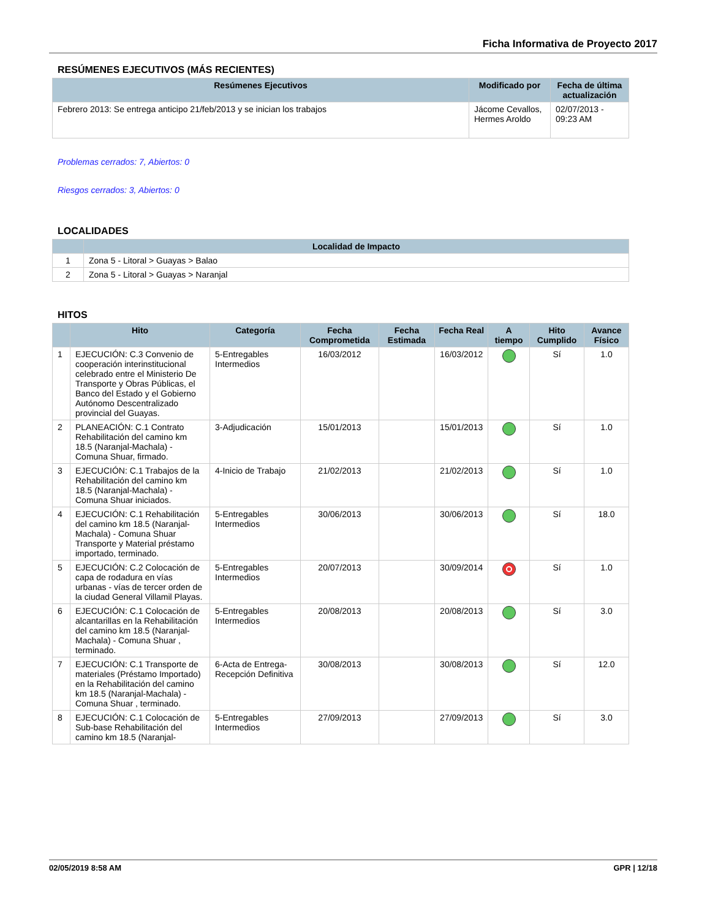Ficha Informativa de Proyecto 2017
RESÚMENES EJECUTIVOS (MÁS RECIENTES)
| Resúmenes Ejecutivos | Modificado por | Fecha de última actualización |
| --- | --- | --- |
| Febrero 2013: Se entrega anticipo 21/feb/2013 y se inician los trabajos | Jácome Cevallos, Hermes Aroldo | 02/07/2013 - 09:23 AM |
Problemas cerrados: 7, Abiertos: 0
Riesgos cerrados: 3, Abiertos: 0
LOCALIDADES
| | Localidad de Impacto |
| --- | --- |
| 1 | Zona 5 - Litoral > Guayas > Balao |
| 2 | Zona 5 - Litoral > Guayas > Naranjal |
HITOS
| | Hito | Categoría | Fecha Comprometida | Fecha Estimada | Fecha Real | A tiempo | Hito Cumplido | Avance Físico |
| --- | --- | --- | --- | --- | --- | --- | --- | --- |
| 1 | EJECUCIÓN: C.3 Convenio de cooperación interinstitucional celebrado entre el Ministerio De Transporte y Obras Públicas, el Banco del Estado y el Gobierno Autónomo Descentralizado provincial del Guayas. | 5-Entregables Intermedios | 16/03/2012 | | 16/03/2012 | | Sí | 1.0 |
| 2 | PLANEACIÓN: C.1 Contrato Rehabilitación del camino km 18.5 (Naranjal-Machala) - Comuna Shuar, firmado. | 3-Adjudicación | 15/01/2013 | | 15/01/2013 | | Sí | 1.0 |
| 3 | EJECUCIÓN: C.1 Trabajos de la Rehabilitación del camino km 18.5 (Naranjal-Machala) - Comuna Shuar iniciados. | 4-Inicio de Trabajo | 21/02/2013 | | 21/02/2013 | | Sí | 1.0 |
| 4 | EJECUCIÓN: C.1 Rehabilitación del camino km 18.5 (Naranjal-Machala) - Comuna Shuar Transporte y Material préstamo importado, terminado. | 5-Entregables Intermedios | 30/06/2013 | | 30/06/2013 | | Sí | 18.0 |
| 5 | EJECUCIÓN: C.2 Colocación de capa de rodadura en vías urbanas - vías de tercer orden de la ciudad General Villamil Playas. | 5-Entregables Intermedios | 20/07/2013 | | 30/09/2014 | | Sí | 1.0 |
| 6 | EJECUCIÓN: C.1 Colocación de alcantarillas en la Rehabilitación del camino km 18.5 (Naranjal-Machala) - Comuna Shuar , terminado. | 5-Entregables Intermedios | 20/08/2013 | | 20/08/2013 | | Sí | 3.0 |
| 7 | EJECUCIÓN: C.1 Transporte de materiales (Préstamo Importado) en la Rehabilitación del camino km 18.5 (Naranjal-Machala) - Comuna Shuar , terminado. | 6-Acta de Entrega-Recepción Definitiva | 30/08/2013 | | 30/08/2013 | | Sí | 12.0 |
| 8 | EJECUCIÓN: C.1 Colocación de Sub-base Rehabilitación del camino km 18.5 (Naranjal- | 5-Entregables Intermedios | 27/09/2013 | | 27/09/2013 | | Sí | 3.0 |
02/05/2019 8:58 AM GPR | 12/18